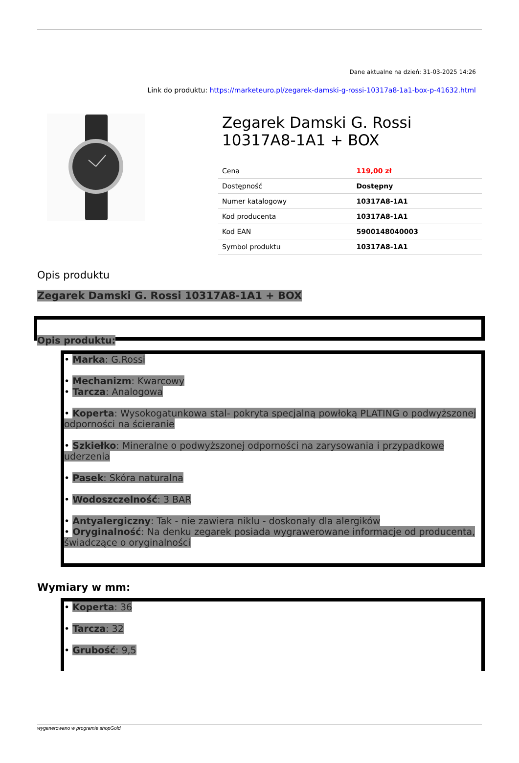Dane aktualne na dzień: 31-03-2025 14:26
Link do produktu: https://marketeuro.pl/zegarek-damski-g-rossi-10317a8-1a1-box-p-41632.html
Zegarek Damski G. Rossi 10317A8-1A1 + BOX
| Cena | 119,00 zł |
| Dostępność | Dostępny |
| Numer katalogowy | 10317A8-1A1 |
| Kod producenta | 10317A8-1A1 |
| Kod EAN | 5900148040003 |
| Symbol produktu | 10317A8-1A1 |
Opis produktu
Zegarek Damski G. Rossi 10317A8-1A1 + BOX
Opis produktu:
• Marka: G.Rossi
• Mechanizm: Kwarcowy
• Tarcza: Analogowa
• Koperta: Wysokogatunkowa stal- pokryta specjalną powłoką PLATING o podwyższonej odporności na ścieranie
• Szkiełko: Mineralne o podwyższonej odporności na zarysowania i przypadkowe uderzenia
• Pasek: Skóra naturalna
• Wodoszczelność: 3 BAR
• Antyalergiczny: Tak - nie zawiera niklu - doskonały dla alergików
• Oryginalność: Na denku zegarek posiada wygrawerowane informacje od producenta, świadczące o oryginalności
Wymiary w mm:
• Koperta: 36
• Tarcza: 32
• Grubość: 9,5
wygenerowano w programie shopGold